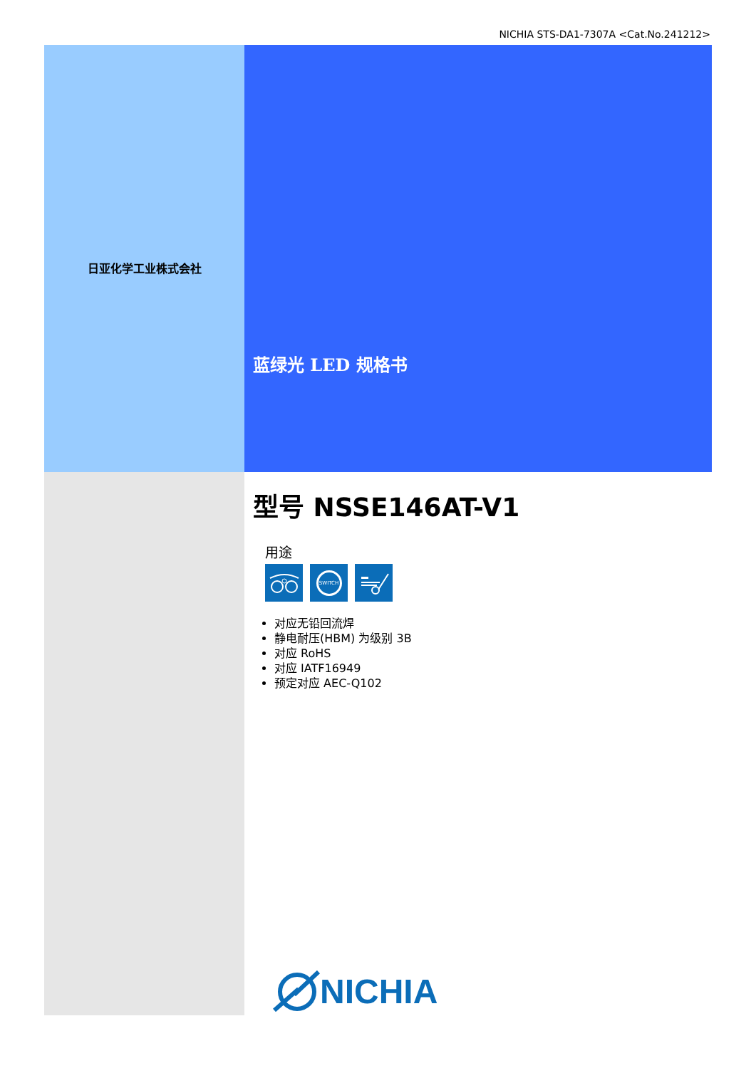NICHIA STS-DA1-7307A <Cat.No.241212>
日亚化学工业株式会社
蓝绿光 LED 规格书
型号 NSSE146AT-V1
用途
SWITCH
对应无铅回流焊
静电耐压(HBM) 为级别 3B
对应 RoHS
对应 IATF16949
预定对应 AEC-Q102
NICHIA